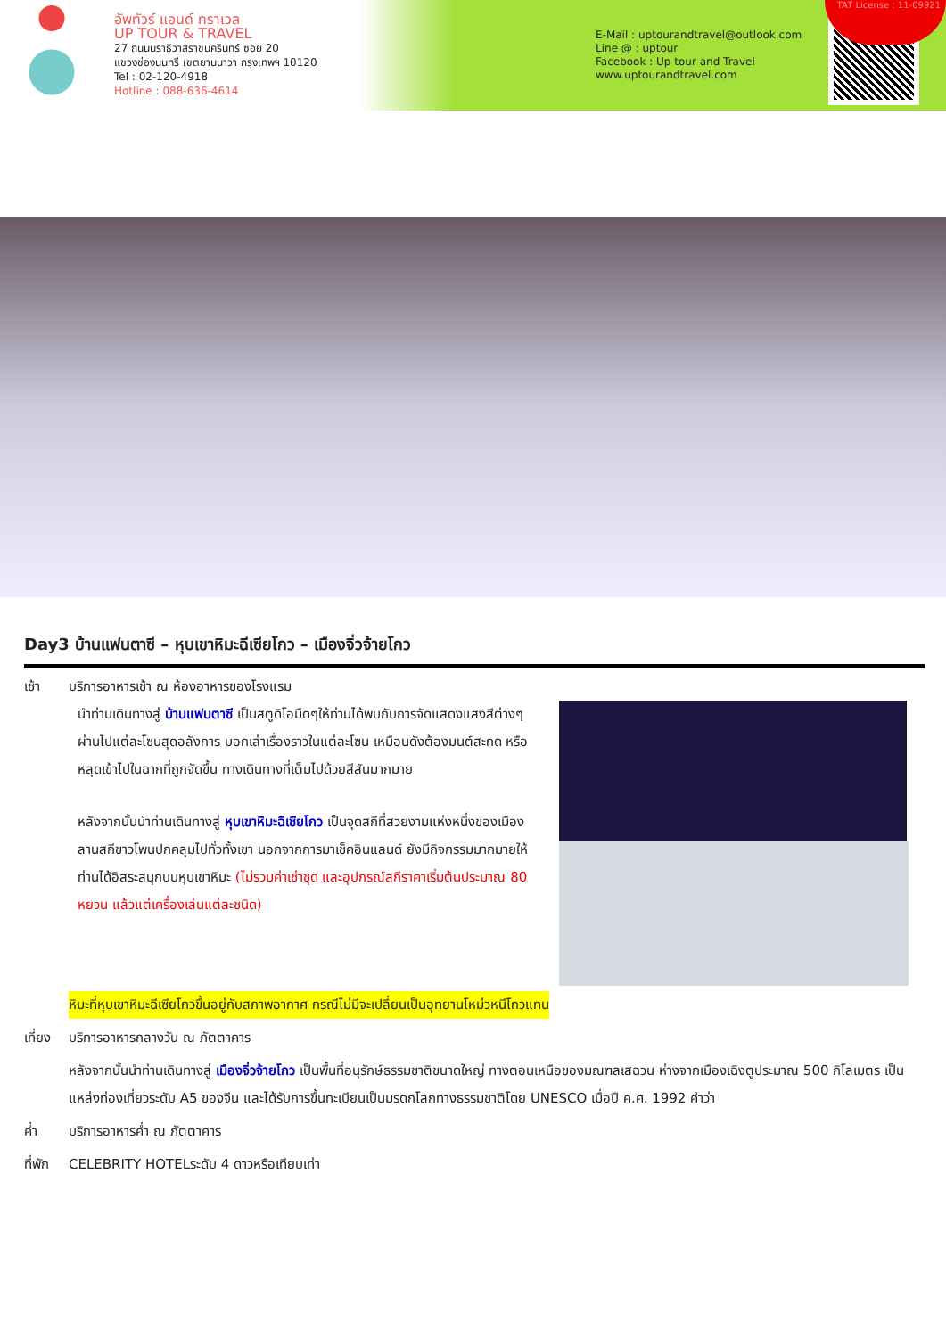อัพทัวร์ แอนด์ ทราเวล
UP TOUR & TRAVEL
27 ถนนนราธิวาสราชนครินทร์ ซอย 20
แขวงช่องนนทรี เขตยานนาวา กรุงเทพฯ 10120
Tel : 02-120-4918
Hotline : 088-636-4614
E-Mail : uptourandtravel@outlook.com
Line @ : uptour
Facebook : Up tour and Travel
www.uptourandtravel.com
TAT License : 11-09921
Day3 บ้านแฟนตาซี – หุบเขาหิมะฉีเซียโกว – เมืองจิ่วจ้ายโกว
เช้า บริการอาหารเช้า ณ ห้องอาหารของโรงแรม
นำท่านเดินทางสู่ บ้านแฟนตาซี เป็นสตูดิโอมืดๆให้ท่านได้พบกับการจัดแสดงแสงสีต่างๆ ผ่านไปแต่ละโซนสุดอลังการ บอกเล่าเรื่องราวในแต่ละโซน เหมือนดังต้องมนต์สะกด หรือหลุดเข้าไปในฉากที่ถูกจัดขึ้น ทางเดินทางที่เต็มไปด้วยสีสันมากมาย
หลังจากนั้นนำท่านเดินทางสู่ หุบเขาหิมะฉีเซียโกว เป็นจุดสกีที่สวยงามแห่งหนึ่งของเมือง ลานสกีขาวโพนปกคลุมไปทั่วทั้งเขา นอกจากการมาเช็คอินแลนด์ ยังมีกิจกรรมมากมายให้ท่านได้อิสระสนุกบนหุบเขาหิมะ (ไม่รวมค่าเช่าชุด และอุปกรณ์สกีราคาเริ่มต้นประมาณ 80 หยวน แล้วแต่เครื่องเล่นแต่ละชนิด)
หิมะที่หุบเขาหิมะฉีเซียโกวขึ้นอยู่กับสภาพอากาศ กรณีไม่มีจะเปลี่ยนเป็นอุทยานโหม่วหนีโกวแทน
เที่ยง
บริการอาหารกลางวัน ณ ภัตตาคาร
หลังจากนั้นนำท่านเดินทางสู่ เมืองจิ่วจ้ายโกว เป็นพื้นที่อนุรักษ์ธรรมชาติขนาดใหญ่ ทางตอนเหนือของมณฑลเสฉวน ห่างจากเมืองเฉิงตูประมาณ 500 กิโลเมตร เป็นแหล่งท่องเที่ยวระดับ A5 ของจีน และได้รับการขึ้นทะเบียนเป็นมรดกโลกทางธรรมชาติโดย UNESCO เมื่อปี ค.ศ. 1992 คำว่า
ค่ำ บริการอาหารค่ำ ณ ภัตตาคาร
ที่พัก
CELEBRITY HOTELระดับ 4 ดาวหรือเทียบเท่า